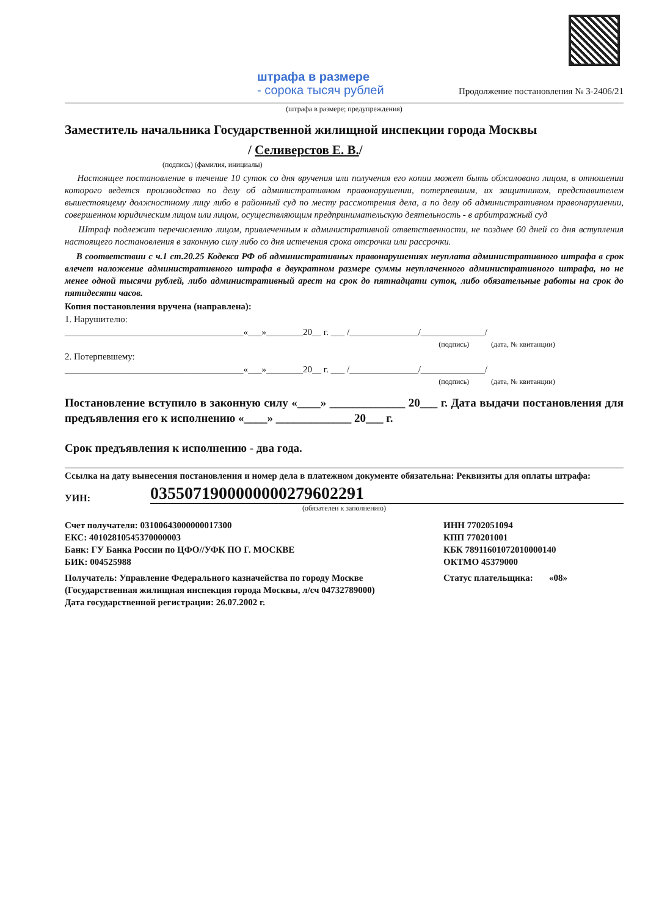штрафа в размере
- сорока тысяч рублей
Продолжение постановления № 3-2406/21
(штрафа в размере; предупреждения)
Заместитель начальника Государственной жилищной инспекции города Москвы
/ Селиверстов Е. В./
(подпись) (фамилия, инициалы)
Настоящее постановление в течение 10 суток со дня вручения или получения его копии может быть обжаловано лицом, в отношении которого ведется производство по делу об административном правонарушении, потерпевшим, их защитником, представителем вышестоящему должностному лицу либо в районный суд по месту рассмотрения дела, а по делу об административном правонарушении, совершенном юридическим лицом или лицом, осуществляющим предпринимательскую деятельность - в арбитражный суд
Штраф подлежит перечислению лицом, привлеченным к административной ответственности, не позднее 60 дней со дня вступления настоящего постановления в законную силу либо со дня истечения срока отсрочки или рассрочки.
В соответствии с ч.1 ст.20.25 Кодекса РФ об административных правонарушениях неуплата административного штрафа в срок влечет наложение административного штрафа в двукратном размере суммы неуплаченного административного штрафа, но не менее одной тысячи рублей, либо административный арест на срок до пятнадцати суток, либо обязательные работы на срок до пятидесяти часов.
Копия постановления вручена (направлена):
1. Нарушителю:
_______________________________________«___»________20__ г. ___ /_______________/______________/
(подпись) (дата, № квитанции)
2. Потерпевшему:
_______________________________________«___»________20__ г. ___ /_______________/______________/
(подпись) (дата, № квитанции)
Постановление вступило в законную силу «____» _____________ 20___ г. Дата выдачи постановления для предъявления его к исполнению «____» _____________ 20___ г.
Срок предъявления к исполнению - два года.
Ссылка на дату вынесения постановления и номер дела в платежном документе обязательна: Реквизиты для оплаты штрафа:
УИН: 0355071900000000279602291
(обязателен к заполнению)
Счет получателя: 03100643000000017300
ЕКС: 40102810545370000003
Банк: ГУ Банка России по ЦФО//УФК ПО Г. МОСКВЕ
БИК: 004525988
ИНН 7702051094
КПП 770201001
КБК 78911601072010000140
ОКТМО 45379000
Получатель: Управление Федерального казначейства по городу Москве (Государственная жилищная инспекция города Москвы, л/сч 04732789000)
Дата государственной регистрации: 26.07.2002 г.
Статус плательщика: «08»